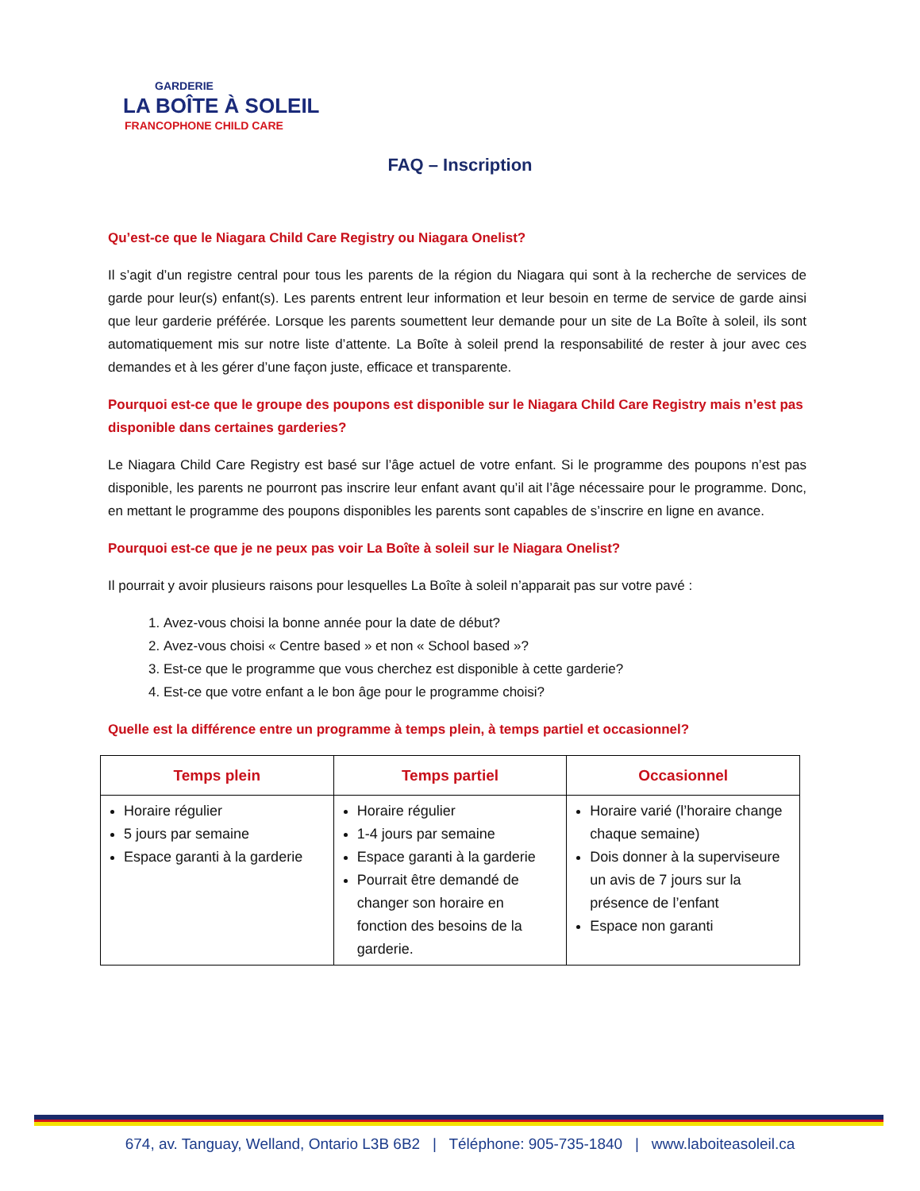GARDERIE
LA BOÎTE À SOLEIL
FRANCOPHONE CHILD CARE
FAQ – Inscription
Qu’est-ce que le Niagara Child Care Registry ou Niagara Onelist?
Il s’agit d’un registre central pour tous les parents de la région du Niagara qui sont à la recherche de services de garde pour leur(s) enfant(s). Les parents entrent leur information et leur besoin en terme de service de garde ainsi que leur garderie préférée. Lorsque les parents soumettent leur demande pour un site de La Boîte à soleil, ils sont automatiquement mis sur notre liste d’attente. La Boîte à soleil prend la responsabilité de rester à jour avec ces demandes et à les gérer d’une façon juste, efficace et transparente.
Pourquoi est-ce que le groupe des poupons est disponible sur le Niagara Child Care Registry mais n’est pas disponible dans certaines garderies?
Le Niagara Child Care Registry est basé sur l’âge actuel de votre enfant. Si le programme des poupons n’est pas disponible, les parents ne pourront pas inscrire leur enfant avant qu’il ait l’âge nécessaire pour le programme. Donc, en mettant le programme des poupons disponibles les parents sont capables de s’inscrire en ligne en avance.
Pourquoi est-ce que je ne peux pas voir La Boîte à soleil sur le Niagara Onelist?
Il pourrait y avoir plusieurs raisons pour lesquelles La Boîte à soleil n’apparait pas sur votre pavé :
1. Avez-vous choisi la bonne année pour la date de début?
2. Avez-vous choisi « Centre based » et non « School based »?
3. Est-ce que le programme que vous cherchez est disponible à cette garderie?
4. Est-ce que votre enfant a le bon âge pour le programme choisi?
Quelle est la différence entre un programme à temps plein, à temps partiel et occasionnel?
| Temps plein | Temps partiel | Occasionnel |
| --- | --- | --- |
| Horaire régulier 5 jours par semaine Espace garanti à la garderie | Horaire régulier 1-4 jours par semaine Espace garanti à la garderie Pourrait être demandé de changer son horaire en fonction des besoins de la garderie. | Horaire varié (l’horaire change chaque semaine) Dois donner à la superviseure un avis de 7 jours sur la présence de l’enfant Espace non garanti |
674, av. Tanguay, Welland, Ontario L3B 6B2 | Téléphone: 905-735-1840 | www.laboiteasoleil.ca